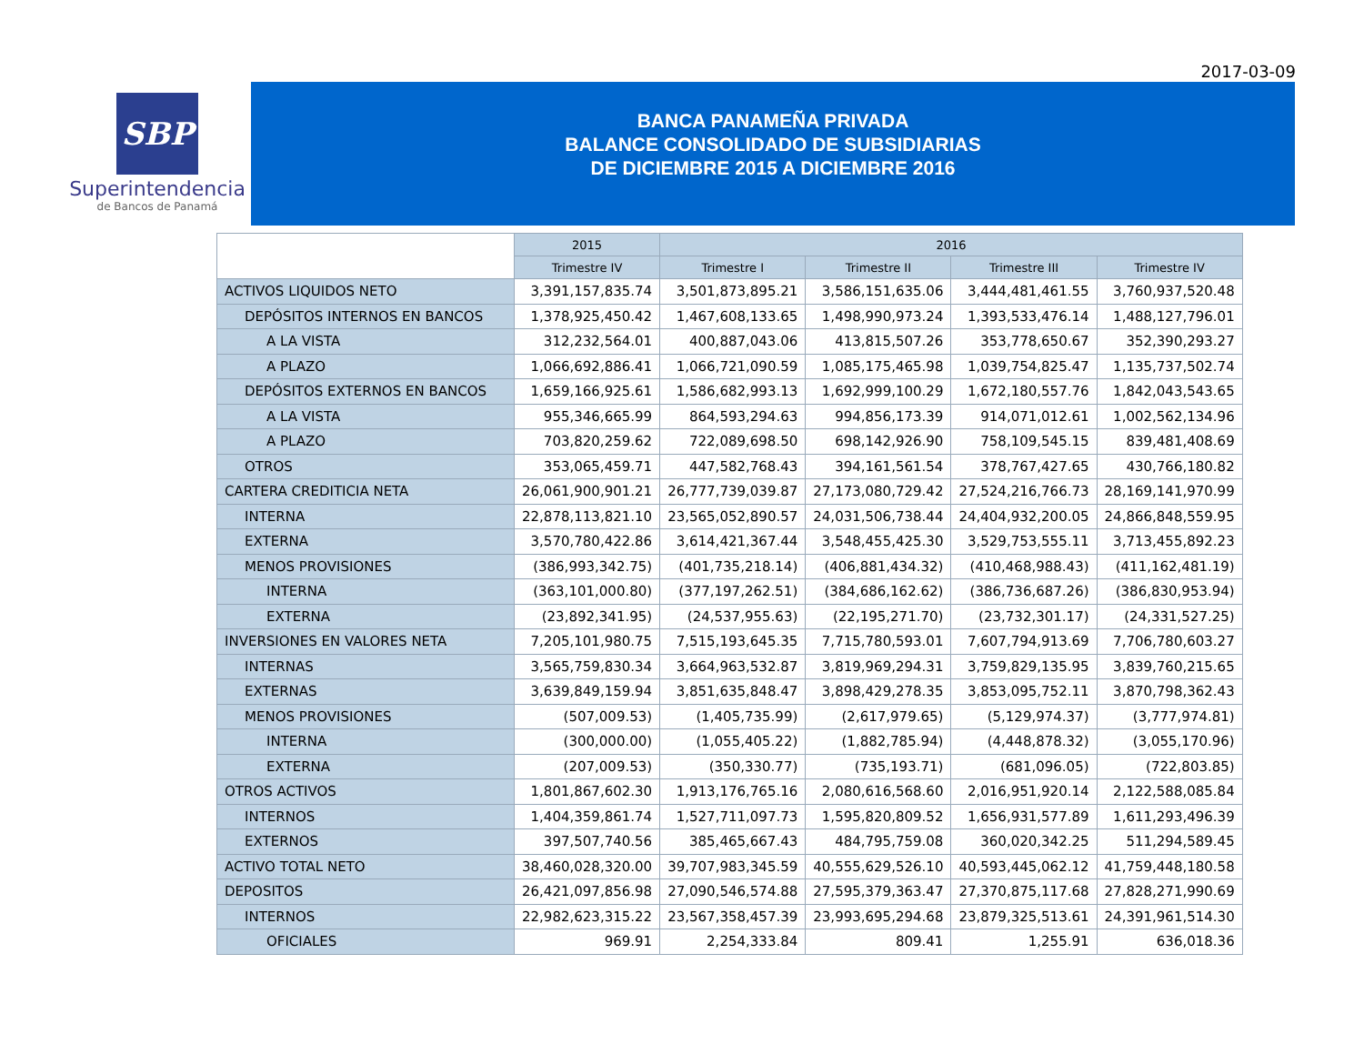2017-03-09
SBP
Superintendencia
de Bancos de Panamá
BANCA PANAMEÑA PRIVADA
BALANCE CONSOLIDADO DE SUBSIDIARIAS
DE DICIEMBRE 2015 A DICIEMBRE 2016
| | 2015 | 2016 | | | |
| --- | --- | --- | --- | --- | --- |
| | Trimestre IV | Trimestre I | Trimestre II | Trimestre III | Trimestre IV |
| ACTIVOS LIQUIDOS NETO | 3,391,157,835.74 | 3,501,873,895.21 | 3,586,151,635.06 | 3,444,481,461.55 | 3,760,937,520.48 |
| DEPÓSITOS INTERNOS EN BANCOS | 1,378,925,450.42 | 1,467,608,133.65 | 1,498,990,973.24 | 1,393,533,476.14 | 1,488,127,796.01 |
| A LA VISTA | 312,232,564.01 | 400,887,043.06 | 413,815,507.26 | 353,778,650.67 | 352,390,293.27 |
| A PLAZO | 1,066,692,886.41 | 1,066,721,090.59 | 1,085,175,465.98 | 1,039,754,825.47 | 1,135,737,502.74 |
| DEPÓSITOS EXTERNOS EN BANCOS | 1,659,166,925.61 | 1,586,682,993.13 | 1,692,999,100.29 | 1,672,180,557.76 | 1,842,043,543.65 |
| A LA VISTA | 955,346,665.99 | 864,593,294.63 | 994,856,173.39 | 914,071,012.61 | 1,002,562,134.96 |
| A PLAZO | 703,820,259.62 | 722,089,698.50 | 698,142,926.90 | 758,109,545.15 | 839,481,408.69 |
| OTROS | 353,065,459.71 | 447,582,768.43 | 394,161,561.54 | 378,767,427.65 | 430,766,180.82 |
| CARTERA CREDITICIA NETA | 26,061,900,901.21 | 26,777,739,039.87 | 27,173,080,729.42 | 27,524,216,766.73 | 28,169,141,970.99 |
| INTERNA | 22,878,113,821.10 | 23,565,052,890.57 | 24,031,506,738.44 | 24,404,932,200.05 | 24,866,848,559.95 |
| EXTERNA | 3,570,780,422.86 | 3,614,421,367.44 | 3,548,455,425.30 | 3,529,753,555.11 | 3,713,455,892.23 |
| MENOS PROVISIONES | (386,993,342.75) | (401,735,218.14) | (406,881,434.32) | (410,468,988.43) | (411,162,481.19) |
| INTERNA | (363,101,000.80) | (377,197,262.51) | (384,686,162.62) | (386,736,687.26) | (386,830,953.94) |
| EXTERNA | (23,892,341.95) | (24,537,955.63) | (22,195,271.70) | (23,732,301.17) | (24,331,527.25) |
| INVERSIONES EN VALORES NETA | 7,205,101,980.75 | 7,515,193,645.35 | 7,715,780,593.01 | 7,607,794,913.69 | 7,706,780,603.27 |
| INTERNAS | 3,565,759,830.34 | 3,664,963,532.87 | 3,819,969,294.31 | 3,759,829,135.95 | 3,839,760,215.65 |
| EXTERNAS | 3,639,849,159.94 | 3,851,635,848.47 | 3,898,429,278.35 | 3,853,095,752.11 | 3,870,798,362.43 |
| MENOS PROVISIONES | (507,009.53) | (1,405,735.99) | (2,617,979.65) | (5,129,974.37) | (3,777,974.81) |
| INTERNA | (300,000.00) | (1,055,405.22) | (1,882,785.94) | (4,448,878.32) | (3,055,170.96) |
| EXTERNA | (207,009.53) | (350,330.77) | (735,193.71) | (681,096.05) | (722,803.85) |
| OTROS ACTIVOS | 1,801,867,602.30 | 1,913,176,765.16 | 2,080,616,568.60 | 2,016,951,920.14 | 2,122,588,085.84 |
| INTERNOS | 1,404,359,861.74 | 1,527,711,097.73 | 1,595,820,809.52 | 1,656,931,577.89 | 1,611,293,496.39 |
| EXTERNOS | 397,507,740.56 | 385,465,667.43 | 484,795,759.08 | 360,020,342.25 | 511,294,589.45 |
| ACTIVO TOTAL NETO | 38,460,028,320.00 | 39,707,983,345.59 | 40,555,629,526.10 | 40,593,445,062.12 | 41,759,448,180.58 |
| DEPOSITOS | 26,421,097,856.98 | 27,090,546,574.88 | 27,595,379,363.47 | 27,370,875,117.68 | 27,828,271,990.69 |
| INTERNOS | 22,982,623,315.22 | 23,567,358,457.39 | 23,993,695,294.68 | 23,879,325,513.61 | 24,391,961,514.30 |
| OFICIALES | 969.91 | 2,254,333.84 | 809.41 | 1,255.91 | 636,018.36 |